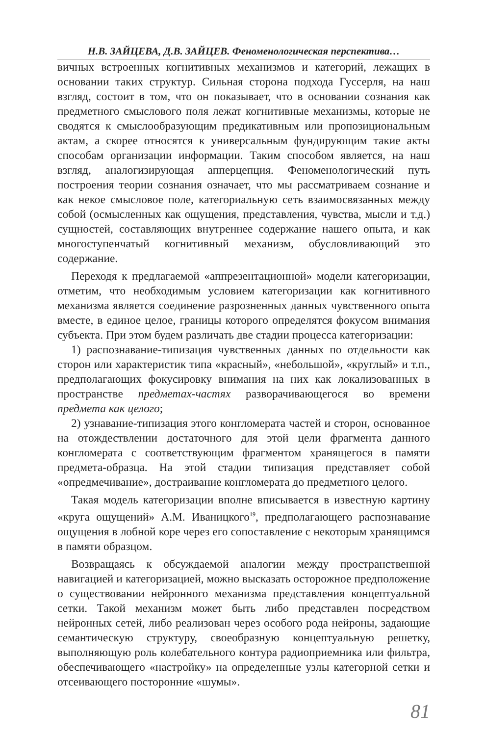Н.В. ЗАЙЦЕВА, Д.В. ЗАЙЦЕВ. Феноменологическая перспектива…
вичных встроенных когнитивных механизмов и категорий, лежащих в основании таких структур. Сильная сторона подхода Гуссерля, на наш взгляд, состоит в том, что он показывает, что в основании сознания как предметного смыслового поля лежат когнитивные механизмы, которые не сводятся к смыслообразующим предикативным или пропозициональным актам, а скорее относятся к универсальным фундирующим такие акты способам организации информации. Таким способом является, на наш взгляд, аналогизирующая апперцепция. Феноменологический путь построения теории сознания означает, что мы рассматриваем сознание и как некое смысловое поле, категориальную сеть взаимосвязанных между собой (осмысленных как ощущения, представления, чувства, мысли и т.д.) сущностей, составляющих внутреннее содержание нашего опыта, и как многоступенчатый когнитивный механизм, обусловливающий это содержание.
Переходя к предлагаемой «аппрезентационной» модели категоризации, отметим, что необходимым условием категоризации как когнитивного механизма является соединение разрозненных данных чувственного опыта вместе, в единое целое, границы которого определятся фокусом внимания субъекта. При этом будем различать две стадии процесса категоризации:
1) распознавание-типизация чувственных данных по отдельности как сторон или характеристик типа «красный», «небольшой», «круглый» и т.п., предполагающих фокусировку внимания на них как локализованных в пространстве предметах-частях разворачивающегося во времени предмета как целого;
2) узнавание-типизация этого конгломерата частей и сторон, основанное на отождествлении достаточного для этой цели фрагмента данного конгломерата с соответствующим фрагментом хранящегося в памяти предмета-образца. На этой стадии типизация представляет собой «опредмечивание», достраивание конгломерата до предметного целого.
Такая модель категоризации вполне вписывается в известную картину «круга ощущений» А.М. Иваницкого<sup>19</sup>, предполагающего распознавание ощущения в лобной коре через его сопоставление с некоторым хранящимся в памяти образцом.
Возвращаясь к обсуждаемой аналогии между пространственной навигацией и категоризацией, можно высказать осторожное предположение о существовании нейронного механизма представления концептуальной сетки. Такой механизм может быть либо представлен посредством нейронных сетей, либо реализован через особого рода нейроны, задающие семантическую структуру, своеобразную концептуальную решетку, выполняющую роль колебательного контура радиоприемника или фильтра, обеспечивающего «настройку» на определенные узлы категорной сетки и отсеивающего посторонние «шумы».
81